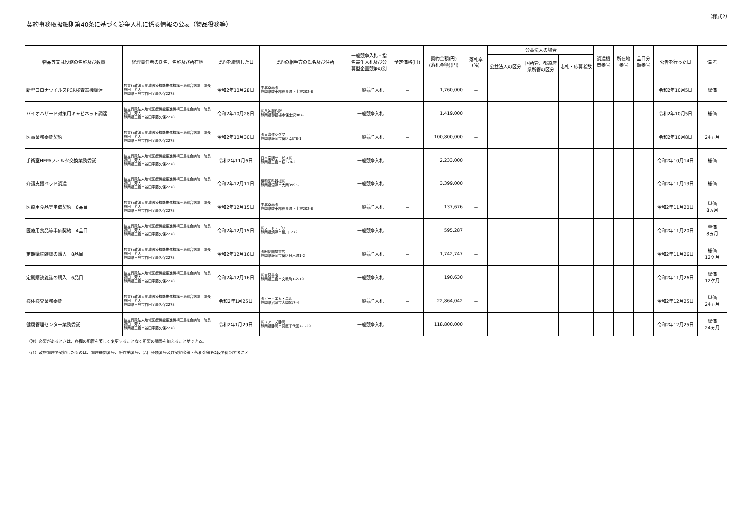（様式2）
契約事務取扱細則第40条に基づく競争入札に係る情報の公表（物品役務等）
| 物品等又は役務の名称及び数量 | 経理責任者の氏名、名称及び所在地 | 契約を締結した日 | 契約の相手方の氏名及び住所 | 一般競争入札・指名競争入札及び公募型企画競争の別 | 予定価格(円) | 契約金額(円) (落札金額)(円) | 落札率 (%) | 公益法人の場合 | | | 調達機関番号 | 所在地番号 | 品目分類番号 | 公告を行った日 | 備 考 |
| --- | --- | --- | --- | --- | --- | --- | --- | --- | --- | --- | --- | --- | --- | --- | --- |
| | | | | | | | | 公益法人の区分 | 国所管、都道府県所管の区分 | 応札・応募者数 | | | | | |
| 新型コロナウイルスPCR検査器機調達 | 独立行政法人地域医療機能推進機構三島総合病院 院長 野田 芳人 静岡県三島市谷田字藤久保2278 | 令和2年10月28日 | 中北薬品㈱ 静岡県駿東郡長泉町下土狩202-8 | 一般競争入札 | － | 1,760,000 | － | | | | | | | 令和2年10月5日 | 総価 |
| バイオハザード対策用キャビネット調達 | 独立行政法人地域医療機能推進機構三島総合病院 院長 野田 芳人 静岡県三島市谷田字藤久保2278 | 令和2年10月28日 | ㈱八神製作所 静岡県御殿場市保土沢987-1 | 一般競争入札 | － | 1,419,000 | － | | | | | | | 令和2年10月5日 | 総価 |
| 医事業務委託契約 | 独立行政法人地域医療機能推進機構三島総合病院 院長 野田 芳人 静岡県三島市谷田字藤久保2278 | 令和2年10月30日 | ㈱東海道シグマ 静岡県静岡市葵区幸町8-1 | 一般競争入札 | － | 100,800,000 | － | | | | | | | 令和2年10月8日 | 24ヵ月 |
| 手術室HEPAフィルタ交換業務委託 | 独立行政法人地域医療機能推進機構三島総合病院 院長 野田 芳人 静岡県三島市谷田字藤久保2278 | 令和2年11月6日 | 日本空調サービス㈱ 静岡県三島市萩378-2 | 一般競争入札 | － | 2,233,000 | － | | | | | | | 令和2年10月14日 | 総価 |
| 介護支援ベッド調達 | 独立行政法人地域医療機能推進機構三島総合病院 院長 野田 芳人 静岡県三島市谷田字藤久保2278 | 令和2年12月11日 | 協和医科器械㈱ 静岡県沼津市大岡3995-1 | 一般競争入札 | － | 3,399,000 | － | | | | | | | 令和2年11月13日 | 総価 |
| 医療用食品等単価契約 6品目 | 独立行政法人地域医療機能推進機構三島総合病院 院長 野田 芳人 静岡県三島市谷田字藤久保2278 | 令和2年12月15日 | 中北薬品㈱ 静岡県駿東郡長泉町下土狩202-8 | 一般競争入札 | － | 137,676 | － | | | | | | | 令和2年11月20日 | 単価 8ヵ月 |
| 医療用食品等単価契約 4品目 | 独立行政法人地域医療機能推進機構三島総合病院 院長 野田 芳人 静岡県三島市谷田字藤久保2278 | 令和2年12月15日 | ㈱フード・デリ 静岡県焼津市相川1272 | 一般競争入札 | － | 595,287 | － | | | | | | | 令和2年11月20日 | 単価 8ヵ月 |
| 定期購読雑誌の購入 8品目 | 独立行政法人地域医療機能推進機構三島総合病院 院長 野田 芳人 静岡県三島市谷田字藤久保2278 | 令和2年12月16日 | ㈱紀伊国屋書店 静岡県静岡市葵区日出町1-2 | 一般競争入札 | － | 1,742,747 | － | | | | | | | 令和2年11月26日 | 総価 12ケ月 |
| 定期購読雑誌の購入 6品目 | 独立行政法人地域医療機能推進機構三島総合病院 院長 野田 芳人 静岡県三島市谷田字藤久保2278 | 令和2年12月16日 | ㈱吉見書店 静岡県三島市文教町1-2-19 | 一般競争入札 | － | 190,630 | － | | | | | | | 令和2年11月26日 | 総価 12ケ月 |
| 検体検査業務委託 | 独立行政法人地域医療機能推進機構三島総合病院 院長 野田 芳人 静岡県三島市谷田字藤久保2278 | 令和2年1月25日 | ㈱ビー・エム・エル 静岡県沼津市大岡517-4 | 一般競争入札 | － | 22,864,042 | － | | | | | | | 令和2年12月25日 | 単価 24ヵ月 |
| 健康管理センター業務委託 | 独立行政法人地域医療機能推進機構三島総合病院 院長 野田 芳人 静岡県三島市谷田字藤久保2278 | 令和2年1月29日 | ㈱ユアーズ静岡 静岡県静岡市葵区千代田7-1-29 | 一般競争入札 | － | 118,800,000 | － | | | | | | | 令和2年12月25日 | 総価 24ヵ月 |
（注）必要があるときは、各欄の配置を著しく変更することなく所要の調整を加えることができる。
（注）政府調達で契約したものは、調達機関番号、所在地番号、品目分類番号及び契約金額・落札金額を2段で併記すること。